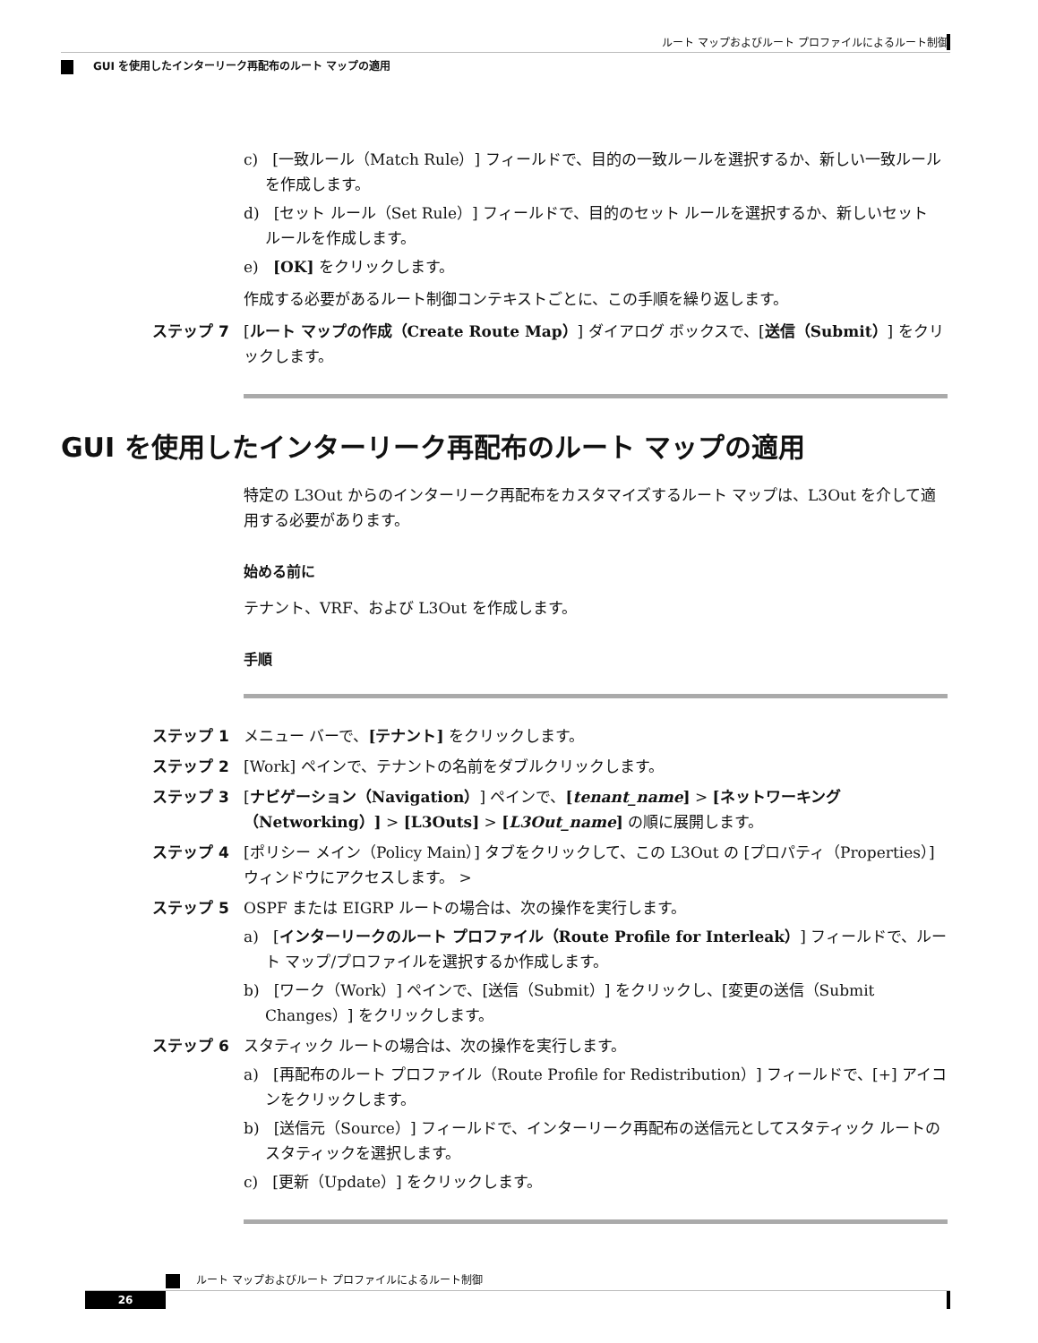ルート マップおよびルート プロファイルによるルート制御
GUI を使用したインターリーク再配布のルート マップの適用
c) [一致ルール（Match Rule）] フィールドで、目的の一致ルールを選択するか、新しい一致ルールを作成します。
d) [セット ルール（Set Rule）] フィールドで、目的のセット ルールを選択するか、新しいセット ルールを作成します。
e) [OK] をクリックします。
作成する必要があるルート制御コンテキストごとに、この手順を繰り返します。
ステップ 7 [ルート マップの作成（Create Route Map）] ダイアログ ボックスで、[送信（Submit）] をクリックします。
GUI を使用したインターリーク再配布のルート マップの適用
特定の L3Out からのインターリーク再配布をカスタマイズするルート マップは、L3Out を介して適用する必要があります。
始める前に
テナント、VRF、および L3Out を作成します。
手順
ステップ 1 メニュー バーで、[テナント] をクリックします。
ステップ 2 [Work] ペインで、テナントの名前をダブルクリックします。
ステップ 3 [ナビゲーション（Navigation）] ペインで、[tenant_name] > [ネットワーキング（Networking）] > [L3Outs] > [L3Out_name] の順に展開します。
ステップ 4 [ポリシー メイン（Policy Main）] タブをクリックして、この L3Out の [プロパティ（Properties）] ウィンドウにアクセスします。 >
ステップ 5 OSPF または EIGRP ルートの場合は、次の操作を実行します。
a) [インターリークのルート プロファイル（Route Profile for Interleak）] フィールドで、ルート マップ/プロファイルを選択するか作成します。
b) [ワーク（Work）] ペインで、[送信（Submit）] をクリックし、[変更の送信（Submit Changes）] をクリックします。
ステップ 6 スタティック ルートの場合は、次の操作を実行します。
a) [再配布のルート プロファイル（Route Profile for Redistribution）] フィールドで、[+] アイコンをクリックします。
b) [送信元（Source）] フィールドで、インターリーク再配布の送信元としてスタティック ルートのスタティックを選択します。
c) [更新（Update）] をクリックします。
ルート マップおよびルート プロファイルによるルート制御
26